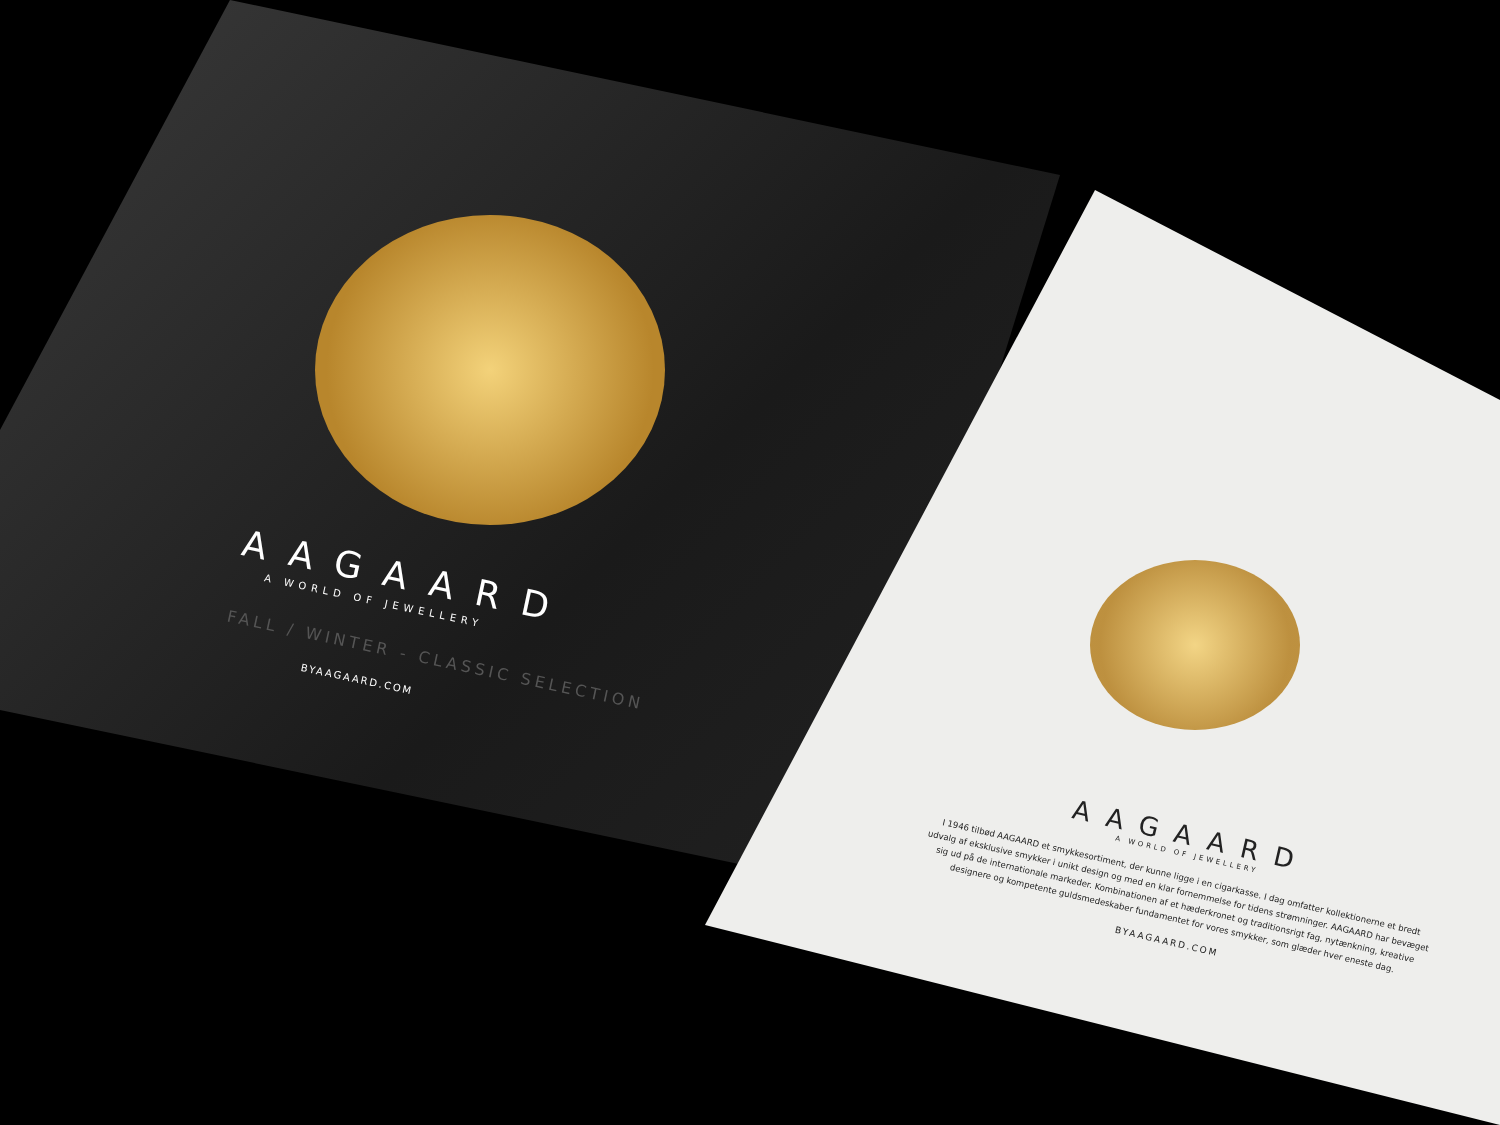AAGAARD
A WORLD OF JEWELLERY
FALL / WINTER - CLASSIC SELECTION
BYAAGAARD.COM
AAGAARD
A WORLD OF JEWELLERY
I 1946 tilbød AAGAARD et smykkesortiment, der kunne ligge i en cigarkasse. I dag omfatter kollektionerne et bredt udvalg af eksklusive smykker i unikt design og med en klar fornemmelse for tidens strømninger. AAGAARD har bevæget sig ud på de internationale markeder. Kombinationen af et hæderkronet og traditionsrigt fag, nytænkning, kreative designere og kompetente guldsmedeskaber fundamentet for vores smykker, som glæder hver eneste dag.
BYAAGAARD.COM